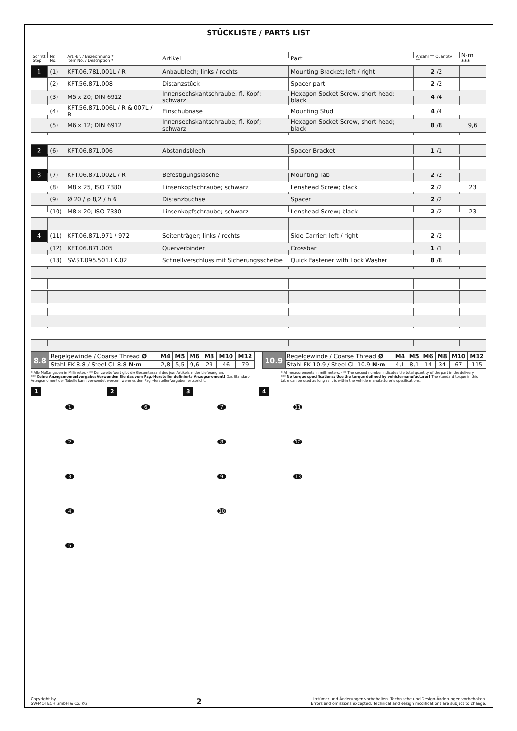STÜCKLISTE / PARTS LIST
| Schritt Step | Nr. No. | Art.-Nr. / Bezeichnung * Item No. / Description * | Artikel | Part | Anzahl ** Quantity ** | N·m *** |
| --- | --- | --- | --- | --- | --- | --- |
| 1 | (1) | KFT.06.781.001L / R | Anbaublech; links / rechts | Mounting Bracket; left / right | 2 /2 | |
| | (2) | KFT.56.871.008 | Distanzstück | Spacer part | 2 /2 | |
| | (3) | M5 x 20; DIN 6912 | Innensechskantschraube, fl. Kopf; schwarz | Hexagon Socket Screw, short head; black | 4 /4 | |
| | (4) | KFT.56.871.006L / R & 007L / R | Einschubnase | Mounting Stud | 4 /4 | |
| | (5) | M6 x 12; DIN 6912 | Innensechskantschraube, fl. Kopf; schwarz | Hexagon Socket Screw, short head; black | 8 /8 | 9,6 |
| 2 | (6) | KFT.06.871.006 | Abstandsblech | Spacer Bracket | 1 /1 | |
| 3 | (7) | KFT.06.871.002L / R | Befestigungslasche | Mounting Tab | 2 /2 | |
| | (8) | M8 x 25, ISO 7380 | Linsenkopfschraube; schwarz | Lenshead Screw; black | 2 /2 | 23 |
| | (9) | Ø 20 / ø 8,2 / h 6 | Distanzbuchse | Spacer | 2 /2 | |
| | (10) | M8 x 20; ISO 7380 | Linsenkopfschraube; schwarz | Lenshead Screw; black | 2 /2 | 23 |
| 4 | (11) | KFT.06.871.971 / 972 | Seitenträger; links / rechts | Side Carrier; left / right | 2 /2 | |
| | (12) | KFT.06.871.005 | Querverbinder | Crossbar | 1 /1 | |
| | (13) | SV.ST.095.501.LK.02 | Schnellverschluss mit Sicherungsscheibe | Quick Fastener with Lock Washer | 8 /8 | |
| 8.8 | Regelgewinde / Coarse Thread Ø | M4 | M5 | M6 | M8 | M10 | M12 |
| | Stahl FK 8.8 / Steel CL 8.8 N·m | 2,8 | 5,5 | 9,6 | 23 | 46 | 79 |
| 10.9 | Regelgewinde / Coarse Thread Ø | M4 | M5 | M6 | M8 | M10 | M12 |
| | Stahl FK 10.9 / Steel CL 10.9 N·m | 4,1 | 8,1 | 14 | 34 | 67 | 115 |
* Alle Maßangaben in Millimeter. · ** Der zweite Wert gibt die Gesamtanzahl des jew. Artikels in der Lieferung an.
*** Keine Anzugsmomentvorgabe: Verwenden Sie das vom Fzg.-Hersteller definierte Anzugsmoment! Das Standard-Anzugsmoment der Tabelle kann verwendet werden, wenn es den Fzg.-Hersteller-Vorgaben entspricht.
* All measurements in millimeters. · ** The second number indicates the total quantity of the part in the delivery.
*** No torque specifications: Use the torque defined by vehicle manufacturer! The standard torque in this table can be used as long as it is within the vehicle manufacturer's specifications.
1
12345
2
6
3
7
8
9
10
4
11
12
13
Copyright by
SW-MOTECH GmbH & Co. KG
2
Irrtümer und Änderungen vorbehalten. Technische und Design-Änderungen vorbehalten.
Errors and omissions excepted. Technical and design modifications are subject to change.